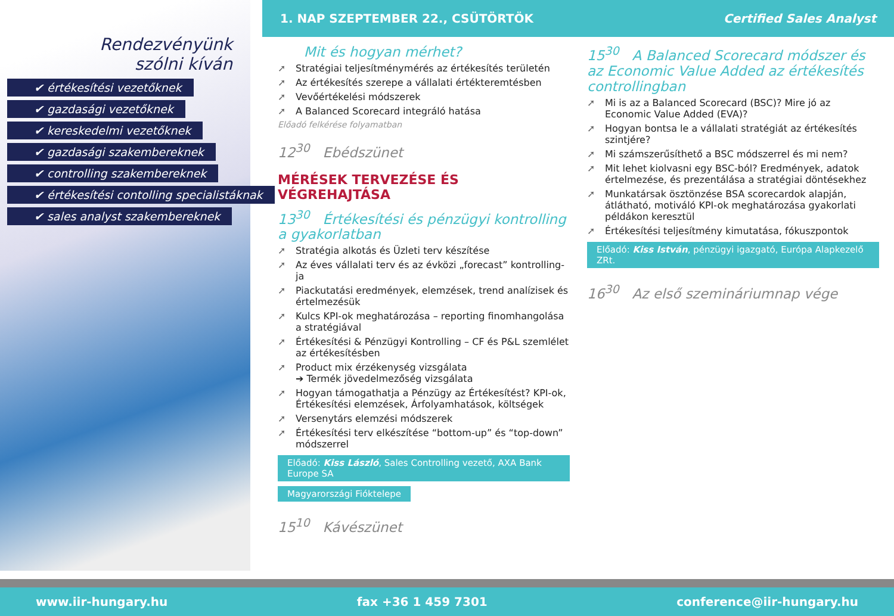1. NAP SZEPTEMBER 22., CSÜTÖRTÖK Certified Sales Analyst
Rendezvényünk
szólni kíván
✔ értékesítési vezetőknek
✔ gazdasági vezetőknek
✔ kereskedelmi vezetőknek
✔ gazdasági szakembereknek
✔ controlling szakembereknek
✔ értékesítési contolling specialistáknak
✔ sales analyst szakembereknek
Mit és hogyan mérhet?
Stratégiai teljesítménymérés az értékesítés területén
Az értékesítés szerepe a vállalati értékteremtésben
Vevőértékelési módszerek
A Balanced Scorecard integráló hatása
Előadó felkérése folyamatban
12<sup>30</sup> Ebédszünet
MÉRÉSEK TERVEZÉSE ÉS VÉGREHAJTÁSA
13<sup>30</sup> Értékesítési és pénzügyi kontrolling a gyakorlatban
Stratégia alkotás és Üzleti terv készítése
Az éves vállalati terv és az évközi „forecast” kontrolling-ja
Piackutatási eredmények, elemzések, trend analízisek és értelmezésük
Kulcs KPI-ok meghatározása – reporting finomhangolása a stratégiával
Értékesítési & Pénzügyi Kontrolling – CF és P&L szemlélet az értékesítésben
Product mix érzékenység vizsgálata
➔ Termék jövedelmezőség vizsgálata
Hogyan támogathatja a Pénzügy az Értékesítést? KPI-ok, Értékesítési elemzések, Árfolyamhatások, költségek
Versenytárs elemzési módszerek
Értékesítési terv elkészítése “bottom-up” és “top-down” módszerrel
Előadó: Kiss László, Sales Controlling vezető, AXA Bank Europe SA
Magyarországi Fióktelepe
15<sup>10</sup> Kávészünet
15<sup>30</sup> A Balanced Scorecard módszer és az Economic Value Added az értékesítés controllingban
Mi is az a Balanced Scorecard (BSC)? Mire jó az Economic Value Added (EVA)?
Hogyan bontsa le a vállalati stratégiát az értékesítés szintjére?
Mi számszerűsíthető a BSC módszerrel és mi nem?
Mit lehet kiolvasni egy BSC-ból? Eredmények, adatok értelmezése, és prezentálása a stratégiai döntésekhez
Munkatársak ösztönzése BSA scorecardok alapján, átlátható, motiváló KPI-ok meghatározása gyakorlati példákon keresztül
Értékesítési teljesítmény kimutatása, fókuszpontok
Előadó: Kiss István, pénzügyi igazgató, Európa Alapkezelő ZRt.
16<sup>30</sup> Az első szemináriumnap vége
www.iir-hungary.hu fax +36 1 459 7301 conference@iir-hungary.hu